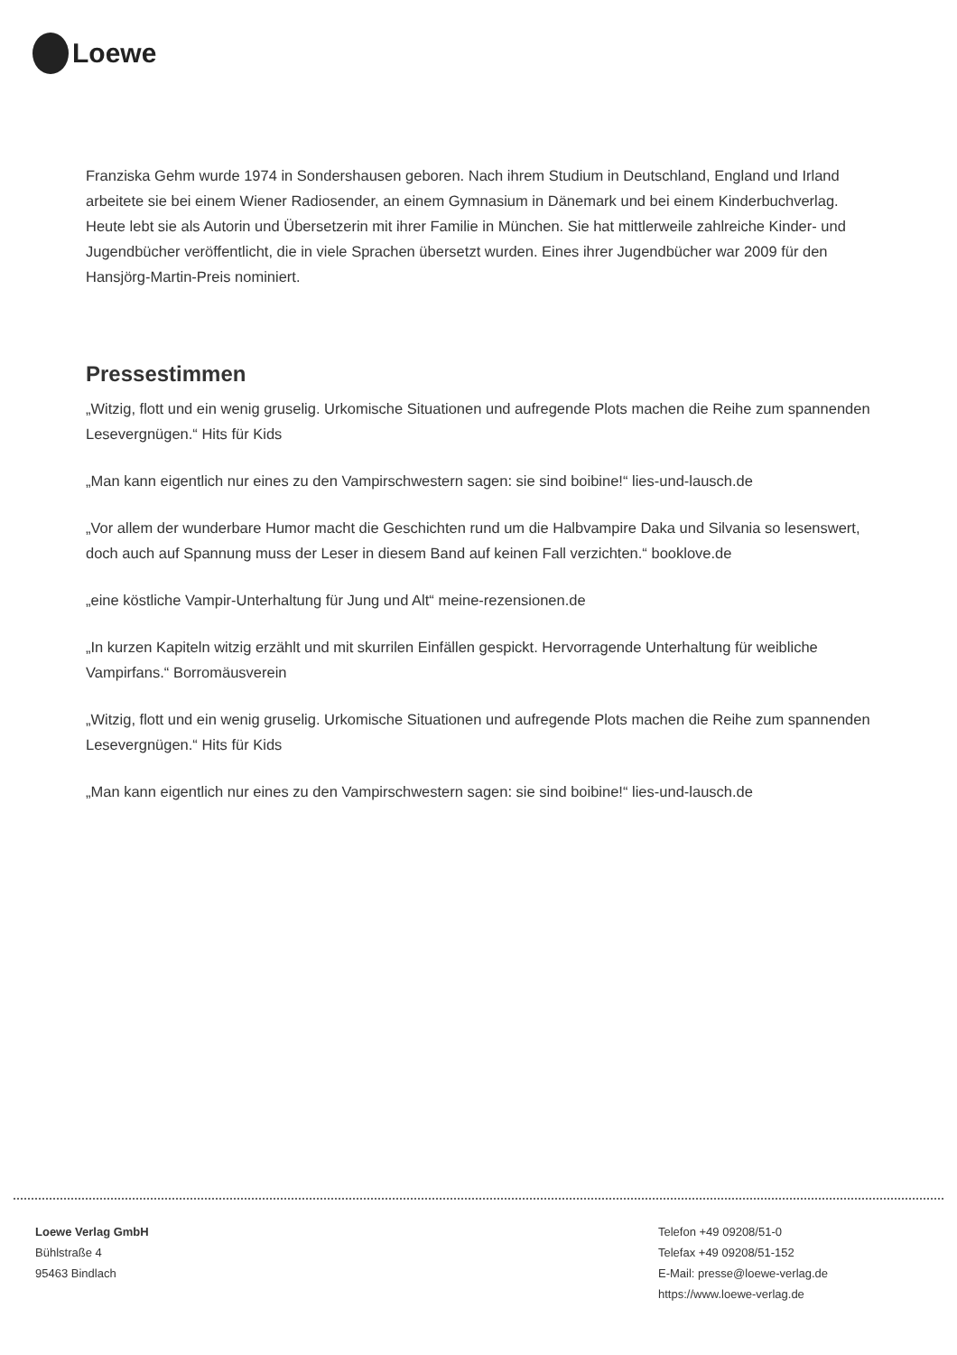Loewe
Franziska Gehm wurde 1974 in Sondershausen geboren. Nach ihrem Studium in Deutschland, England und Irland arbeitete sie bei einem Wiener Radiosender, an einem Gymnasium in Dänemark und bei einem Kinderbuchverlag. Heute lebt sie als Autorin und Übersetzerin mit ihrer Familie in München. Sie hat mittlerweile zahlreiche Kinder- und Jugendbücher veröffentlicht, die in viele Sprachen übersetzt wurden. Eines ihrer Jugendbücher war 2009 für den Hansjörg-Martin-Preis nominiert.
Pressestimmen
„Witzig, flott und ein wenig gruselig. Urkomische Situationen und aufregende Plots machen die Reihe zum spannenden Lesevergnügen.“ Hits für Kids
„Man kann eigentlich nur eines zu den Vampirschwestern sagen: sie sind boibine!“ lies-und-lausch.de
„Vor allem der wunderbare Humor macht die Geschichten rund um die Halbvampire Daka und Silvania so lesenswert, doch auch auf Spannung muss der Leser in diesem Band auf keinen Fall verzichten.“ booklove.de
„eine köstliche Vampir-Unterhaltung für Jung und Alt“ meine-rezensionen.de
„In kurzen Kapiteln witzig erzählt und mit skurrilen Einfällen gespickt. Hervorragende Unterhaltung für weibliche Vampirfans.“ Borromäusverein
„Witzig, flott und ein wenig gruselig. Urkomische Situationen und aufregende Plots machen die Reihe zum spannenden Lesevergnügen.“ Hits für Kids
„Man kann eigentlich nur eines zu den Vampirschwestern sagen: sie sind boibine!“ lies-und-lausch.de
Loewe Verlag GmbH
Bühlstraße 4
95463 Bindlach
Telefon +49 09208/51-0
Telefax +49 09208/51-152
E-Mail: presse@loewe-verlag.de
https://www.loewe-verlag.de